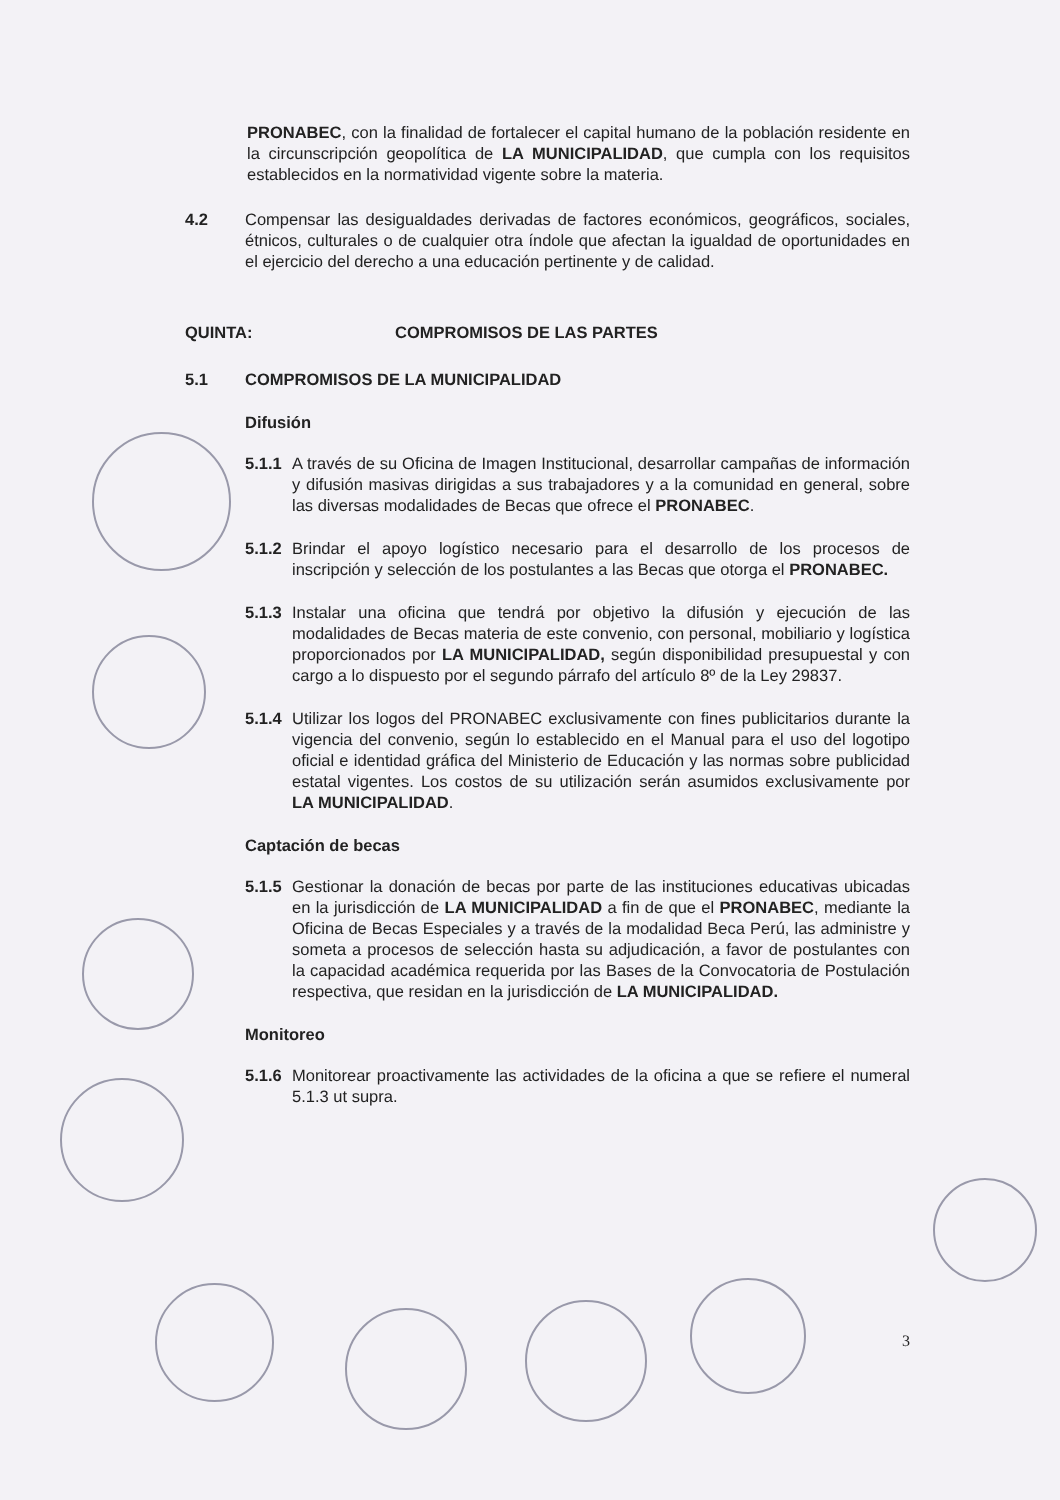PRONABEC, con la finalidad de fortalecer el capital humano de la población residente en la circunscripción geopolítica de LA MUNICIPALIDAD, que cumpla con los requisitos establecidos en la normatividad vigente sobre la materia.
4.2 Compensar las desigualdades derivadas de factores económicos, geográficos, sociales, étnicos, culturales o de cualquier otra índole que afectan la igualdad de oportunidades en el ejercicio del derecho a una educación pertinente y de calidad.
QUINTA: COMPROMISOS DE LAS PARTES
5.1 COMPROMISOS DE LA MUNICIPALIDAD
Difusión
5.1.1
A través de su Oficina de Imagen Institucional, desarrollar campañas de información y difusión masivas dirigidas a sus trabajadores y a la comunidad en general, sobre las diversas modalidades de Becas que ofrece el PRONABEC.
5.1.2
Brindar el apoyo logístico necesario para el desarrollo de los procesos de inscripción y selección de los postulantes a las Becas que otorga el PRONABEC.
5.1.3
Instalar una oficina que tendrá por objetivo la difusión y ejecución de las modalidades de Becas materia de este convenio, con personal, mobiliario y logística proporcionados por LA MUNICIPALIDAD, según disponibilidad presupuestal y con cargo a lo dispuesto por el segundo párrafo del artículo 8º de la Ley 29837.
5.1.4
Utilizar los logos del PRONABEC exclusivamente con fines publicitarios durante la vigencia del convenio, según lo establecido en el Manual para el uso del logotipo oficial e identidad gráfica del Ministerio de Educación y las normas sobre publicidad estatal vigentes. Los costos de su utilización serán asumidos exclusivamente por LA MUNICIPALIDAD.
Captación de becas
5.1.5
Gestionar la donación de becas por parte de las instituciones educativas ubicadas en la jurisdicción de LA MUNICIPALIDAD a fin de que el PRONABEC, mediante la Oficina de Becas Especiales y a través de la modalidad Beca Perú, las administre y someta a procesos de selección hasta su adjudicación, a favor de postulantes con la capacidad académica requerida por las Bases de la Convocatoria de Postulación respectiva, que residan en la jurisdicción de LA MUNICIPALIDAD.
Monitoreo
5.1.6
Monitorear proactivamente las actividades de la oficina a que se refiere el numeral 5.1.3 ut supra.
3